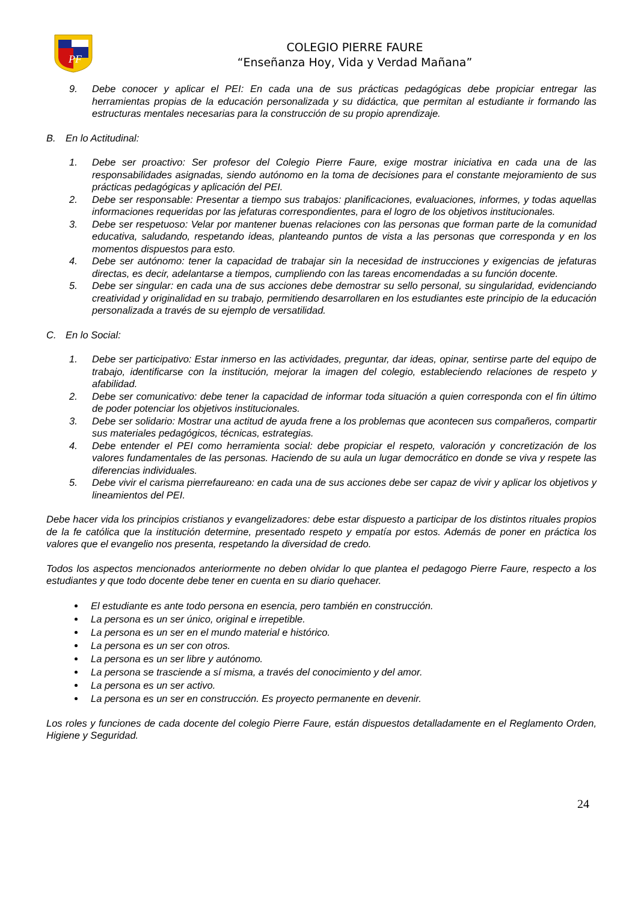PF
COLEGIO PIERRE FAURE
“Enseñanza Hoy, Vida y Verdad Mañana”
9. Debe conocer y aplicar el PEI: En cada una de sus prácticas pedagógicas debe propiciar entregar las herramientas propias de la educación personalizada y su didáctica, que permitan al estudiante ir formando las estructuras mentales necesarias para la construcción de su propio aprendizaje.
B. En lo Actitudinal:
1. Debe ser proactivo: Ser profesor del Colegio Pierre Faure, exige mostrar iniciativa en cada una de las responsabilidades asignadas, siendo autónomo en la toma de decisiones para el constante mejoramiento de sus prácticas pedagógicas y aplicación del PEI.
2. Debe ser responsable: Presentar a tiempo sus trabajos: planificaciones, evaluaciones, informes, y todas aquellas informaciones requeridas por las jefaturas correspondientes, para el logro de los objetivos institucionales.
3. Debe ser respetuoso: Velar por mantener buenas relaciones con las personas que forman parte de la comunidad educativa, saludando, respetando ideas, planteando puntos de vista a las personas que corresponda y en los momentos dispuestos para esto.
4. Debe ser autónomo: tener la capacidad de trabajar sin la necesidad de instrucciones y exigencias de jefaturas directas, es decir, adelantarse a tiempos, cumpliendo con las tareas encomendadas a su función docente.
5. Debe ser singular: en cada una de sus acciones debe demostrar su sello personal, su singularidad, evidenciando creatividad y originalidad en su trabajo, permitiendo desarrollaren en los estudiantes este principio de la educación personalizada a través de su ejemplo de versatilidad.
C. En lo Social:
1. Debe ser participativo: Estar inmerso en las actividades, preguntar, dar ideas, opinar, sentirse parte del equipo de trabajo, identificarse con la institución, mejorar la imagen del colegio, estableciendo relaciones de respeto y afabilidad.
2. Debe ser comunicativo: debe tener la capacidad de informar toda situación a quien corresponda con el fin último de poder potenciar los objetivos institucionales.
3. Debe ser solidario: Mostrar una actitud de ayuda frene a los problemas que acontecen sus compañeros, compartir sus materiales pedagógicos, técnicas, estrategias.
4. Debe entender el PEI como herramienta social: debe propiciar el respeto, valoración y concretización de los valores fundamentales de las personas. Haciendo de su aula un lugar democrático en donde se viva y respete las diferencias individuales.
5. Debe vivir el carisma pierrefaureano: en cada una de sus acciones debe ser capaz de vivir y aplicar los objetivos y lineamientos del PEI.
Debe hacer vida los principios cristianos y evangelizadores: debe estar dispuesto a participar de los distintos rituales propios de la fe católica que la institución determine, presentado respeto y empatía por estos. Además de poner en práctica los valores que el evangelio nos presenta, respetando la diversidad de credo.
Todos los aspectos mencionados anteriormente no deben olvidar lo que plantea el pedagogo Pierre Faure, respecto a los estudiantes y que todo docente debe tener en cuenta en su diario quehacer.
El estudiante es ante todo persona en esencia, pero también en construcción.
La persona es un ser único, original e irrepetible.
La persona es un ser en el mundo material e histórico.
La persona es un ser con otros.
La persona es un ser libre y autónomo.
La persona se trasciende a sí misma, a través del conocimiento y del amor.
La persona es un ser activo.
La persona es un ser en construcción. Es proyecto permanente en devenir.
Los roles y funciones de cada docente del colegio Pierre Faure, están dispuestos detalladamente en el Reglamento Orden, Higiene y Seguridad.
24